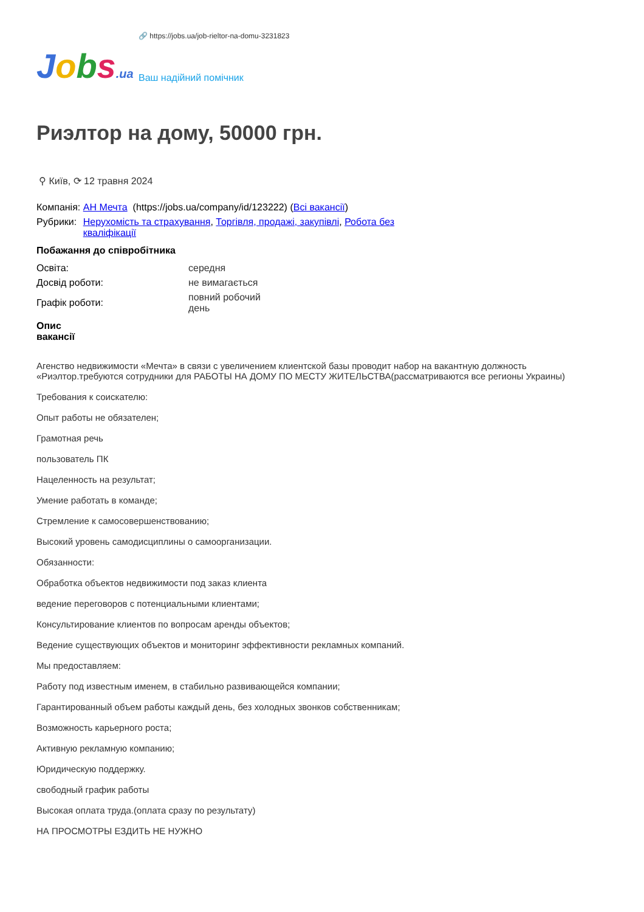🔗 https://jobs.ua/job-rieltor-na-domu-3231823
Jobs.ua
Ваш надійний помічник
Риэлтор на дому, 50000 грн.
⚲ Київ, ⟳ 12 травня 2024
| Компанія: | АН Мечта (https://jobs.ua/company/id/123222) ( Всі вакансії ) |
| Рубрики: | Нерухомість та страхування , Торгівля, продажі, закупівлі , Робота без кваліфікації |
Побажання до співробітника
| Освіта: | середня |
| Досвід роботи: | не вимагається |
| Графік роботи: | повний робочий день |
Опис вакансії
Агенство недвижимости «Мечта» в связи с увеличением клиентской базы проводит набор на вакантную должность «Риэлтор.требуются сотрудники для РАБОТЫ НА ДОМУ ПО МЕСТУ ЖИТЕЛЬСТВА(рассматриваются все регионы Украины)
Требования к соискателю:
Опыт работы не обязателен;
Грамотная речь
пользователь ПК
Нацеленность на результат;
Умение работать в команде;
Стремление к самосовершенствованию;
Высокий уровень самодисциплины о самоорганизации.
Обязанности:
Обработка объектов недвижимости под заказ клиента
ведение переговоров с потенциальными клиентами;
Консультирование клиентов по вопросам аренды объектов;
Ведение существующих объектов и мониторинг эффективности рекламных компаний.
Мы предоставляем:
Работу под известным именем, в стабильно развивающейся компании;
Гарантированный объем работы каждый день, без холодных звонков собственникам;
Возможность карьерного роста;
Активную рекламную компанию;
Юридическую поддержку.
свободный график работы
Высокая оплата труда.(оплата сразу по результату)
НА ПРОСМОТРЫ ЕЗДИТЬ НЕ НУЖНО